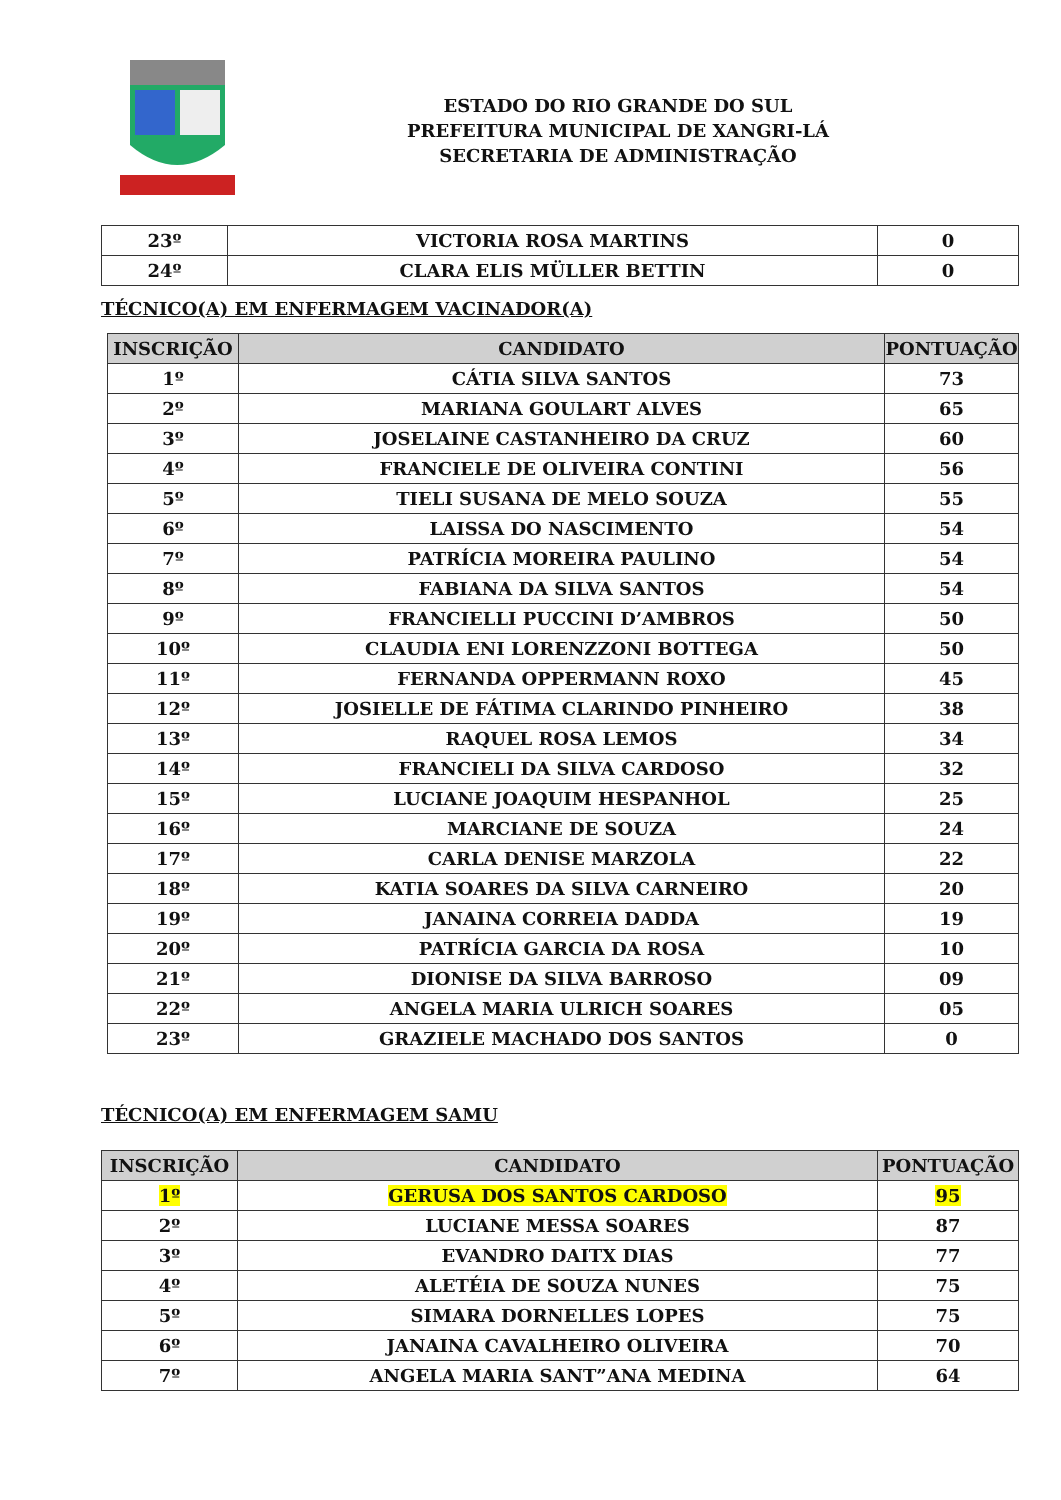ESTADO DO RIO GRANDE DO SUL
PREFEITURA MUNICIPAL DE XANGRI-LÁ
SECRETARIA DE ADMINISTRAÇÃO
| 23º | VICTORIA ROSA MARTINS | 0 |
| 24º | CLARA ELIS MÜLLER BETTIN | 0 |
TÉCNICO(A) EM ENFERMAGEM VACINADOR(A)
| INSCRIÇÃO | CANDIDATO | PONTUAÇÃO |
| --- | --- | --- |
| 1º | CÁTIA SILVA SANTOS | 73 |
| 2º | MARIANA GOULART ALVES | 65 |
| 3º | JOSELAINE CASTANHEIRO DA CRUZ | 60 |
| 4º | FRANCIELE DE OLIVEIRA CONTINI | 56 |
| 5º | TIELI SUSANA DE MELO SOUZA | 55 |
| 6º | LAISSA DO NASCIMENTO | 54 |
| 7º | PATRÍCIA MOREIRA PAULINO | 54 |
| 8º | FABIANA DA SILVA SANTOS | 54 |
| 9º | FRANCIELLI PUCCINI D’AMBROS | 50 |
| 10º | CLAUDIA ENI LORENZZONI BOTTEGA | 50 |
| 11º | FERNANDA OPPERMANN ROXO | 45 |
| 12º | JOSIELLE DE FÁTIMA CLARINDO PINHEIRO | 38 |
| 13º | RAQUEL ROSA LEMOS | 34 |
| 14º | FRANCIELI DA SILVA CARDOSO | 32 |
| 15º | LUCIANE JOAQUIM HESPANHOL | 25 |
| 16º | MARCIANE DE SOUZA | 24 |
| 17º | CARLA DENISE MARZOLA | 22 |
| 18º | KATIA SOARES DA SILVA CARNEIRO | 20 |
| 19º | JANAINA CORREIA DADDA | 19 |
| 20º | PATRÍCIA GARCIA DA ROSA | 10 |
| 21º | DIONISE DA SILVA BARROSO | 09 |
| 22º | ANGELA MARIA ULRICH SOARES | 05 |
| 23º | GRAZIELE MACHADO DOS SANTOS | 0 |
TÉCNICO(A) EM ENFERMAGEM SAMU
| INSCRIÇÃO | CANDIDATO | PONTUAÇÃO |
| --- | --- | --- |
| 1º | GERUSA DOS SANTOS CARDOSO | 95 |
| 2º | LUCIANE MESSA SOARES | 87 |
| 3º | EVANDRO DAITX DIAS | 77 |
| 4º | ALETÉIA DE SOUZA NUNES | 75 |
| 5º | SIMARA DORNELLES LOPES | 75 |
| 6º | JANAINA CAVALHEIRO OLIVEIRA | 70 |
| 7º | ANGELA MARIA SANT”ANA MEDINA | 64 |